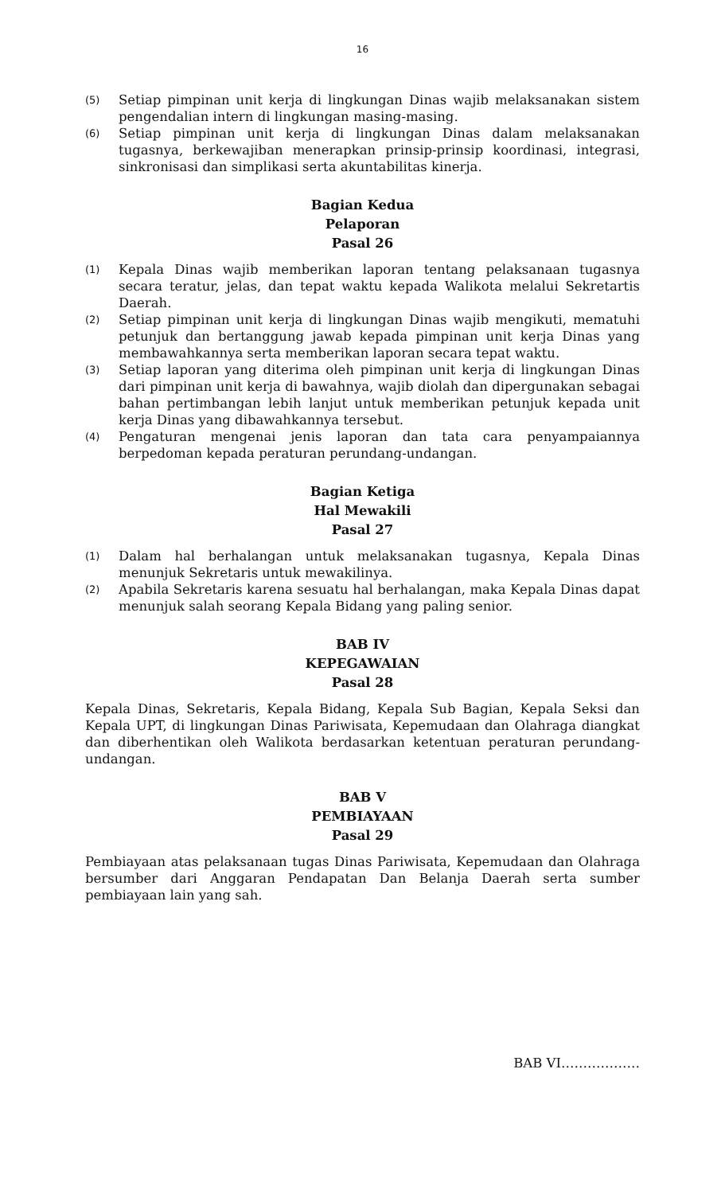16
(5)
Setiap pimpinan unit kerja di lingkungan Dinas wajib melaksanakan sistem pengendalian intern di lingkungan masing-masing.
(6)
Setiap pimpinan unit kerja di lingkungan Dinas dalam melaksanakan tugasnya, berkewajiban menerapkan prinsip-prinsip koordinasi, integrasi, sinkronisasi dan simplikasi serta akuntabilitas kinerja.
Bagian Kedua
Pelaporan
Pasal 26
(1)
Kepala Dinas wajib memberikan laporan tentang pelaksanaan tugasnya secara teratur, jelas, dan tepat waktu kepada Walikota melalui Sekretartis Daerah.
(2)
Setiap pimpinan unit kerja di lingkungan Dinas wajib mengikuti, mematuhi petunjuk dan bertanggung jawab kepada pimpinan unit kerja Dinas yang membawahkannya serta memberikan laporan secara tepat waktu.
(3)
Setiap laporan yang diterima oleh pimpinan unit kerja di lingkungan Dinas dari pimpinan unit kerja di bawahnya, wajib diolah dan dipergunakan sebagai bahan pertimbangan lebih lanjut untuk memberikan petunjuk kepada unit kerja Dinas yang dibawahkannya tersebut.
(4)
Pengaturan mengenai jenis laporan dan tata cara penyampaiannya berpedoman kepada peraturan perundang-undangan.
Bagian Ketiga
Hal Mewakili
Pasal 27
(1)
Dalam hal berhalangan untuk melaksanakan tugasnya, Kepala Dinas menunjuk Sekretaris untuk mewakilinya.
(2)
Apabila Sekretaris karena sesuatu hal berhalangan, maka Kepala Dinas dapat menunjuk salah seorang Kepala Bidang yang paling senior.
BAB IV
KEPEGAWAIAN
Pasal 28
Kepala Dinas, Sekretaris, Kepala Bidang, Kepala Sub Bagian, Kepala Seksi dan Kepala UPT, di lingkungan Dinas Pariwisata, Kepemudaan dan Olahraga diangkat dan diberhentikan oleh Walikota berdasarkan ketentuan peraturan perundang-undangan.
BAB V
PEMBIAYAAN
Pasal 29
Pembiayaan atas pelaksanaan tugas Dinas Pariwisata, Kepemudaan dan Olahraga bersumber dari Anggaran Pendapatan Dan Belanja Daerah serta sumber pembiayaan lain yang sah.
BAB VI………………